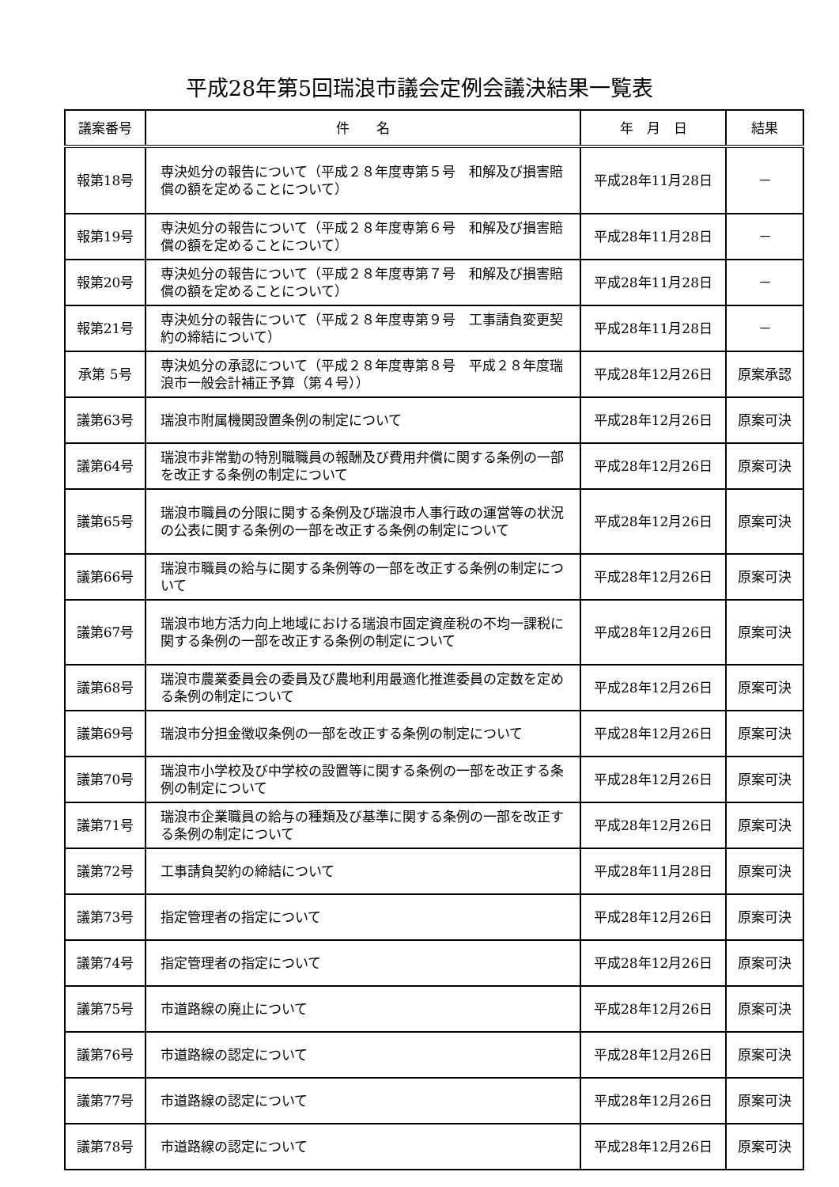平成28年第5回瑞浪市議会定例会議決結果一覧表
| 議案番号 | 件 名 | 年 月 日 | 結果 |
| --- | --- | --- | --- |
| 報第18号 | 専決処分の報告について（平成２８年度専第５号 和解及び損害賠償の額を定めることについて） | 平成28年11月28日 | － |
| 報第19号 | 専決処分の報告について（平成２８年度専第６号 和解及び損害賠償の額を定めることについて） | 平成28年11月28日 | － |
| 報第20号 | 専決処分の報告について（平成２８年度専第７号 和解及び損害賠償の額を定めることについて） | 平成28年11月28日 | － |
| 報第21号 | 専決処分の報告について（平成２８年度専第９号 工事請負変更契約の締結について） | 平成28年11月28日 | － |
| 承第 5号 | 専決処分の承認について（平成２８年度専第８号 平成２８年度瑞浪市一般会計補正予算（第４号）） | 平成28年12月26日 | 原案承認 |
| 議第63号 | 瑞浪市附属機関設置条例の制定について | 平成28年12月26日 | 原案可決 |
| 議第64号 | 瑞浪市非常勤の特別職職員の報酬及び費用弁償に関する条例の一部を改正する条例の制定について | 平成28年12月26日 | 原案可決 |
| 議第65号 | 瑞浪市職員の分限に関する条例及び瑞浪市人事行政の運営等の状況の公表に関する条例の一部を改正する条例の制定について | 平成28年12月26日 | 原案可決 |
| 議第66号 | 瑞浪市職員の給与に関する条例等の一部を改正する条例の制定について | 平成28年12月26日 | 原案可決 |
| 議第67号 | 瑞浪市地方活力向上地域における瑞浪市固定資産税の不均一課税に関する条例の一部を改正する条例の制定について | 平成28年12月26日 | 原案可決 |
| 議第68号 | 瑞浪市農業委員会の委員及び農地利用最適化推進委員の定数を定める条例の制定について | 平成28年12月26日 | 原案可決 |
| 議第69号 | 瑞浪市分担金徴収条例の一部を改正する条例の制定について | 平成28年12月26日 | 原案可決 |
| 議第70号 | 瑞浪市小学校及び中学校の設置等に関する条例の一部を改正する条例の制定について | 平成28年12月26日 | 原案可決 |
| 議第71号 | 瑞浪市企業職員の給与の種類及び基準に関する条例の一部を改正する条例の制定について | 平成28年12月26日 | 原案可決 |
| 議第72号 | 工事請負契約の締結について | 平成28年11月28日 | 原案可決 |
| 議第73号 | 指定管理者の指定について | 平成28年12月26日 | 原案可決 |
| 議第74号 | 指定管理者の指定について | 平成28年12月26日 | 原案可決 |
| 議第75号 | 市道路線の廃止について | 平成28年12月26日 | 原案可決 |
| 議第76号 | 市道路線の認定について | 平成28年12月26日 | 原案可決 |
| 議第77号 | 市道路線の認定について | 平成28年12月26日 | 原案可決 |
| 議第78号 | 市道路線の認定について | 平成28年12月26日 | 原案可決 |